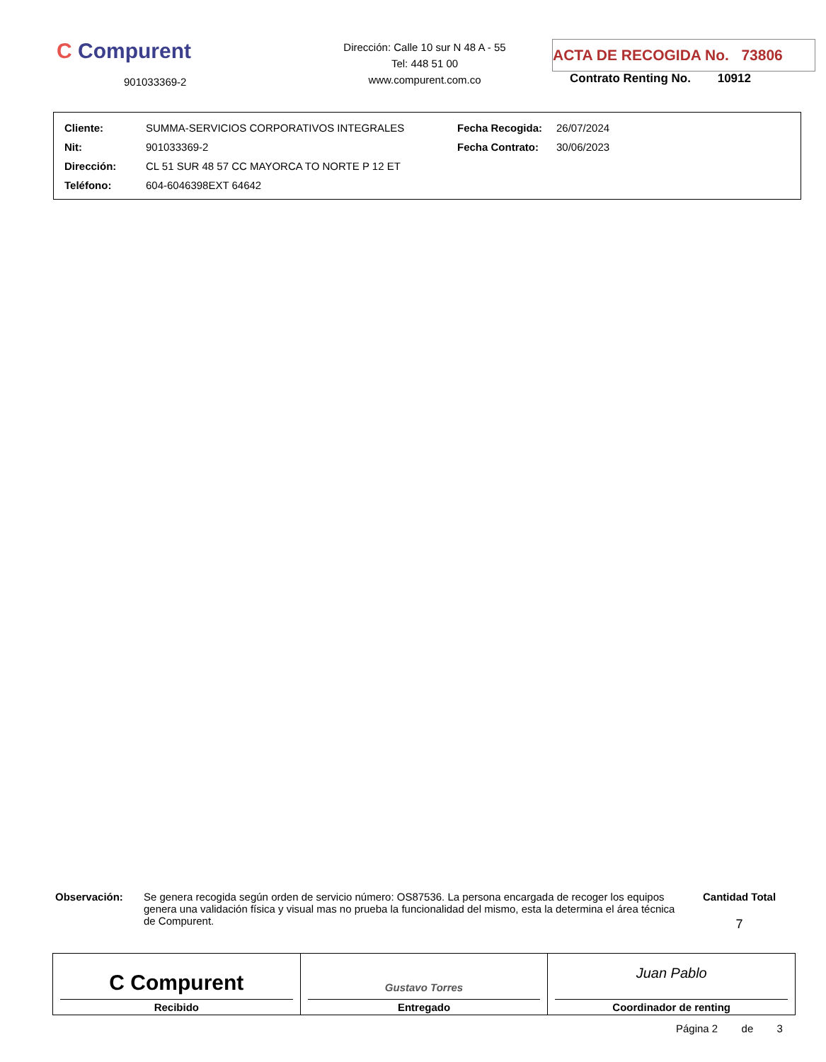C Compurent
901033369-2
Dirección: Calle 10 sur N 48 A - 55
Tel: 448 51 00
www.compurent.com.co
ACTA DE RECOGIDA No. 73806
Contrato Renting No. 10912
| Cliente: | SUMMA-SERVICIOS CORPORATIVOS INTEGRALES | Fecha Recogida: | 26/07/2024 |
| Nit: | 901033369-2 | Fecha Contrato: | 30/06/2023 |
| Dirección: | CL 51 SUR 48 57 CC MAYORCA TO NORTE P 12 ET | | |
| Teléfono: | 604-6046398EXT 64642 | | |
Observación: Se genera recogida según orden de servicio número: OS87536. La persona encargada de recoger los equipos genera una validación física y visual mas no prueba la funcionalidad del mismo, esta la determina el área técnica de Compurent.
Cantidad Total
7
C Compurent
Recibido
Gustavo Torres
Entregado
Juan Pablo
Coordinador de renting
Página 2 de 3